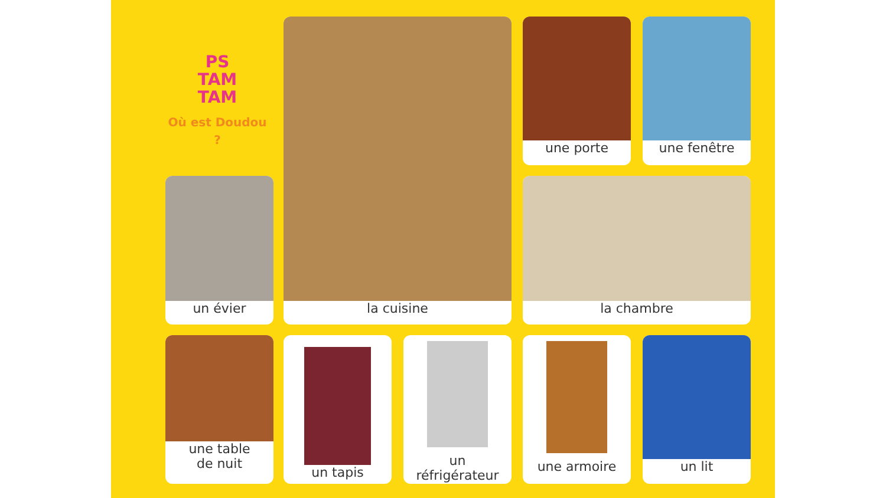PS
TAM
TAM
Où est Doudou ?
un évier
la cuisine une porte une fenêtre
la chambre
une table
de nuit
un tapis
un
réfrigérateur
une armoire un lit